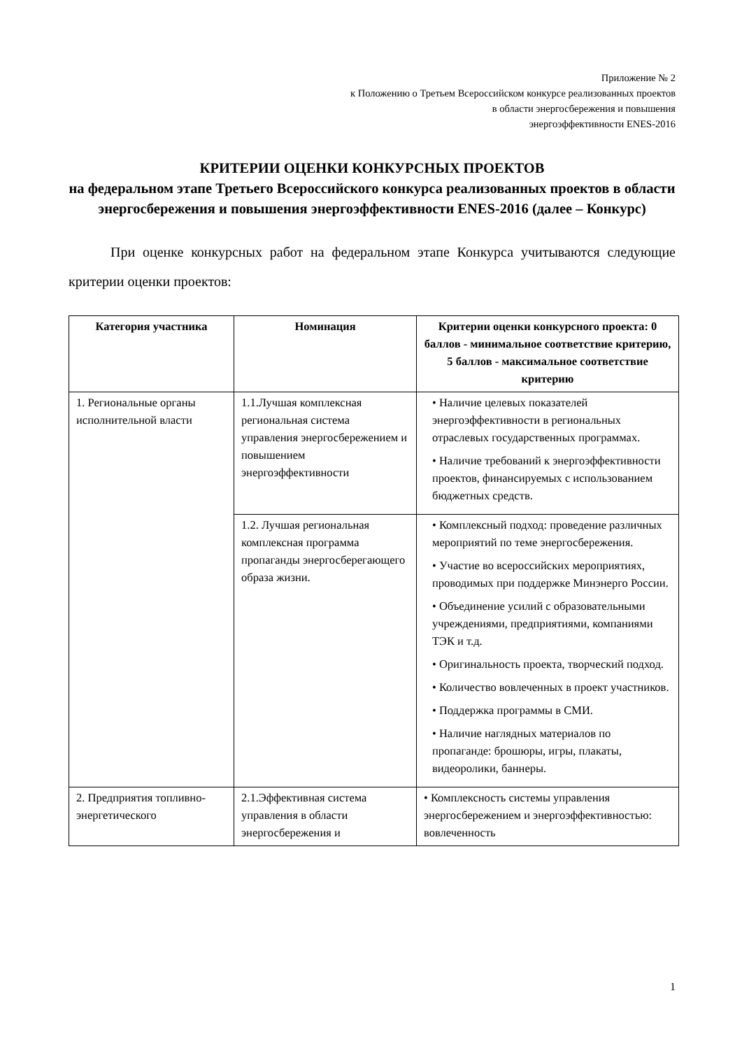Приложение № 2
к Положению о Третьем Всероссийском конкурсе реализованных проектов
в области энергосбережения и повышения
энергоэффективности ENES-2016
КРИТЕРИИ ОЦЕНКИ КОНКУРСНЫХ ПРОЕКТОВ
на федеральном этапе Третьего Всероссийского конкурса реализованных проектов в области энергосбережения и повышения энергоэффективности ENES-2016 (далее – Конкурс)
При оценке конкурсных работ на федеральном этапе Конкурса учитываются следующие критерии оценки проектов:
| Категория участника | Номинация | Критерии оценки конкурсного проекта: 0 баллов - минимальное соответствие критерию, 5 баллов - максимальное соответствие критерию |
| --- | --- | --- |
| 1. Региональные органы исполнительной власти | 1.1.Лучшая комплексная региональная система управления энергосбережением и повышением энергоэффективности | • Наличие целевых показателей энергоэффективности в региональных отраслевых государственных программах. • Наличие требований к энергоэффективности проектов, финансируемых с использованием бюджетных средств. |
| | 1.2. Лучшая региональная комплексная программа пропаганды энергосберегающего образа жизни. | • Комплексный подход: проведение различных мероприятий по теме энергосбережения. • Участие во всероссийских мероприятиях, проводимых при поддержке Минэнерго России. • Объединение усилий с образовательными учреждениями, предприятиями, компаниями ТЭК и т.д. • Оригинальность проекта, творческий подход. • Количество вовлеченных в проект участников. • Поддержка программы в СМИ. • Наличие наглядных материалов по пропаганде: брошюры, игры, плакаты, видеоролики, баннеры. |
| 2. Предприятия топливно-энергетического | 2.1.Эффективная система управления в области энергосбережения и | • Комплексность системы управления энергосбережением и энергоэффективностью: вовлеченность |
1